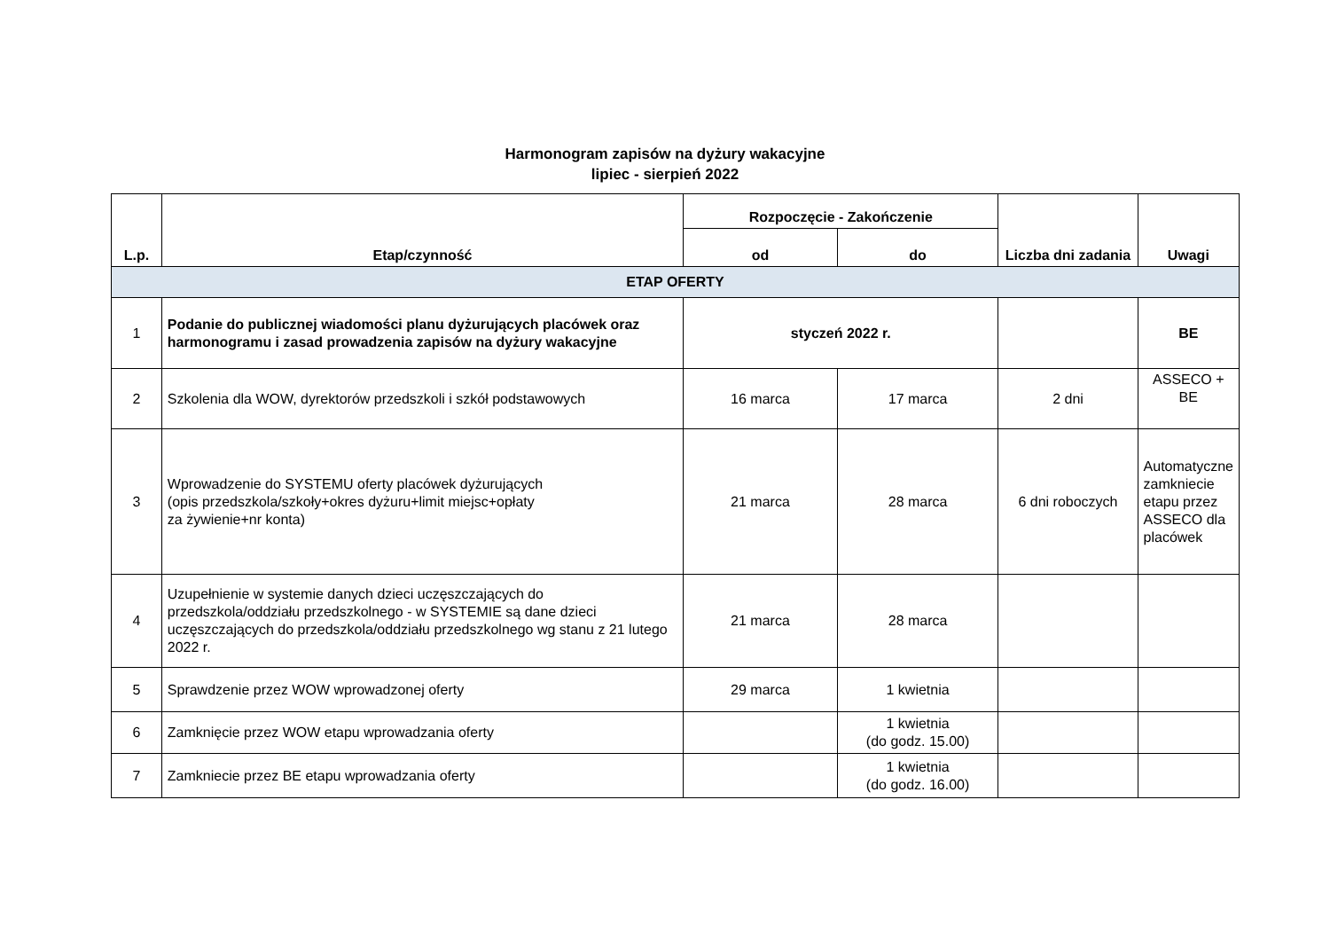Harmonogram zapisów na dyżury wakacyjne
lipiec - sierpień 2022
| L.p. | Etap/czynność | Rozpoczęcie - Zakończenie | | Liczba dni zadania | Uwagi |
| --- | --- | --- | --- | --- | --- |
| | | od | do | | |
| ETAP OFERTY | | | | | |
| 1 | Podanie do publicznej wiadomości planu dyżurujących placówek oraz harmonogramu i zasad prowadzenia zapisów na dyżury wakacyjne | styczeń 2022 r. | | | BE |
| 2 | Szkolenia dla WOW, dyrektorów przedszkoli i szkół podstawowych | 16 marca | 17 marca | 2 dni | ASSECO + BE |
| 3 | Wprowadzenie do SYSTEMU oferty placówek dyżurujących (opis przedszkola/szkoły+okres dyżuru+limit miejsc+opłaty za żywienie+nr konta) | 21 marca | 28 marca | 6 dni roboczych | Automatyczne zamkniecie etapu przez ASSECO dla placówek |
| 4 | Uzupełnienie w systemie danych dzieci uczęszczających do przedszkola/oddziału przedszkolnego - w SYSTEMIE są dane dzieci uczęszczających do przedszkola/oddziału przedszkolnego wg stanu z 21 lutego 2022 r. | 21 marca | 28 marca | | |
| 5 | Sprawdzenie przez WOW wprowadzonej oferty | 29 marca | 1 kwietnia | | |
| 6 | Zamknięcie przez WOW etapu wprowadzania oferty | | 1 kwietnia (do godz. 15.00) | | |
| 7 | Zamkniecie przez BE etapu wprowadzania oferty | | 1 kwietnia (do godz. 16.00) | | |